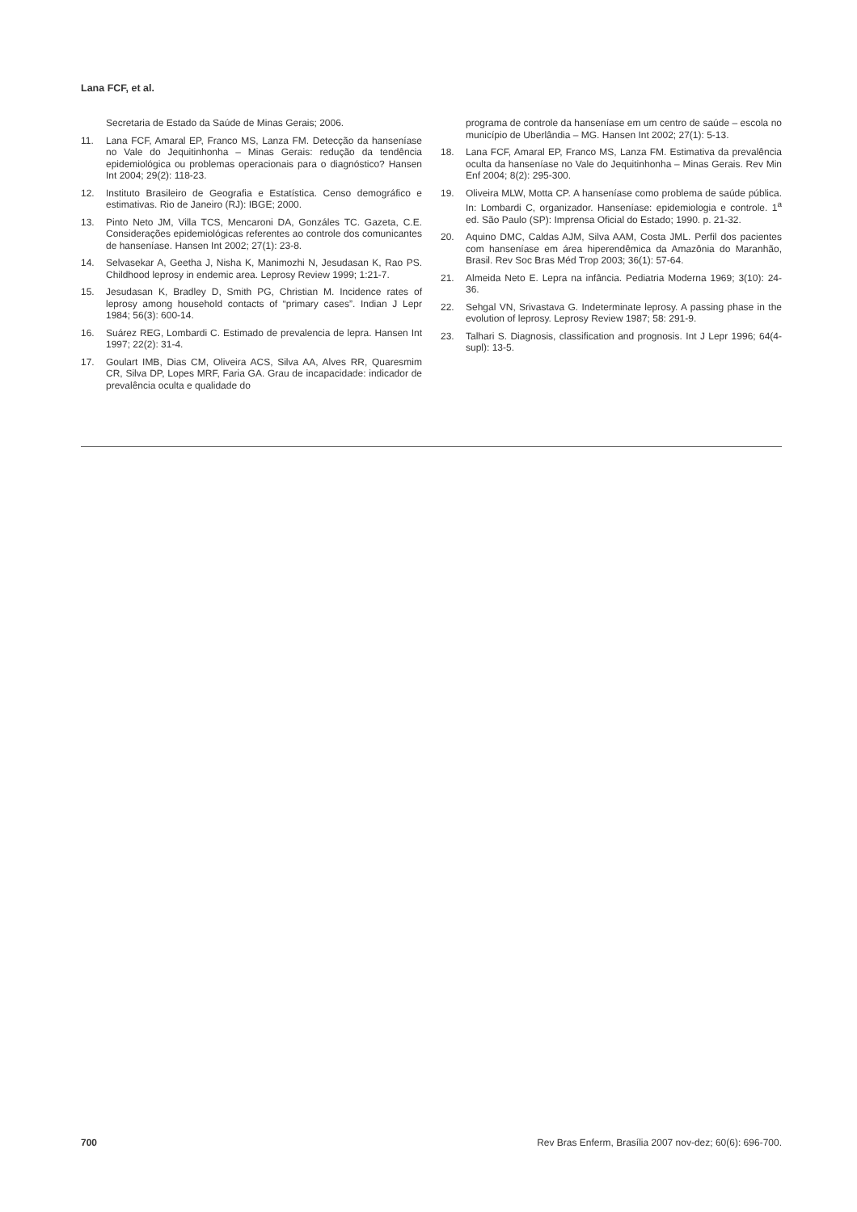Lana FCF, et al.
Secretaria de Estado da Saúde de Minas Gerais; 2006.
11. Lana FCF, Amaral EP, Franco MS, Lanza FM. Detecção da hanseníase no Vale do Jequitinhonha – Minas Gerais: redução da tendência epidemiológica ou problemas operacionais para o diagnóstico? Hansen Int 2004; 29(2): 118-23.
12. Instituto Brasileiro de Geografia e Estatística. Censo demográfico e estimativas. Rio de Janeiro (RJ): IBGE; 2000.
13. Pinto Neto JM, Villa TCS, Mencaroni DA, Gonzáles TC. Gazeta, C.E. Considerações epidemiológicas referentes ao controle dos comunicantes de hanseníase. Hansen Int 2002; 27(1): 23-8.
14. Selvasekar A, Geetha J, Nisha K, Manimozhi N, Jesudasan K, Rao PS. Childhood leprosy in endemic area. Leprosy Review 1999; 1:21-7.
15. Jesudasan K, Bradley D, Smith PG, Christian M. Incidence rates of leprosy among household contacts of “primary cases”. Indian J Lepr 1984; 56(3): 600-14.
16. Suárez REG, Lombardi C. Estimado de prevalencia de lepra. Hansen Int 1997; 22(2): 31-4.
17. Goulart IMB, Dias CM, Oliveira ACS, Silva AA, Alves RR, Quaresmim CR, Silva DP, Lopes MRF, Faria GA. Grau de incapacidade: indicador de prevalência oculta e qualidade do
programa de controle da hanseníase em um centro de saúde – escola no município de Uberlândia – MG. Hansen Int 2002; 27(1): 5-13.
18. Lana FCF, Amaral EP, Franco MS, Lanza FM. Estimativa da prevalência oculta da hanseníase no Vale do Jequitinhonha – Minas Gerais. Rev Min Enf 2004; 8(2): 295-300.
19. Oliveira MLW, Motta CP. A hanseníase como problema de saúde pública. In: Lombardi C, organizador. Hanseníase: epidemiologia e controle. 1<sup>a</sup> ed. São Paulo (SP): Imprensa Oficial do Estado; 1990. p. 21-32.
20. Aquino DMC, Caldas AJM, Silva AAM, Costa JML. Perfil dos pacientes com hanseníase em área hiperendêmica da Amazônia do Maranhão, Brasil. Rev Soc Bras Méd Trop 2003; 36(1): 57-64.
21. Almeida Neto E. Lepra na infância. Pediatria Moderna 1969; 3(10): 24-36.
22. Sehgal VN, Srivastava G. Indeterminate leprosy. A passing phase in the evolution of leprosy. Leprosy Review 1987; 58: 291-9.
23. Talhari S. Diagnosis, classification and prognosis. Int J Lepr 1996; 64(4-supl): 13-5.
700 Rev Bras Enferm, Brasília 2007 nov-dez; 60(6): 696-700.